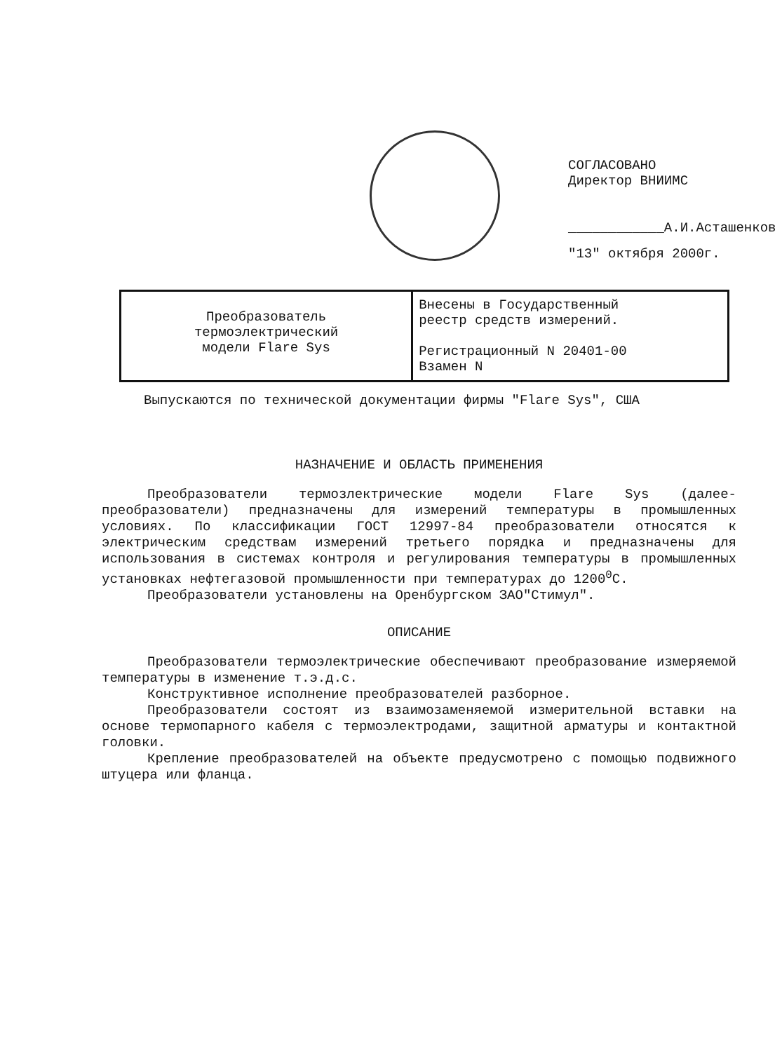СОГЛАСОВАНО
Директор ВНИИМС
____________А.И.Асташенков
"13" октября 2000г.
| Преобразователь термоэлектрический модели Flare Sys | Внесены в Государственный реестр средств измерений. Регистрационный N 20401-00 Взамен N |
Выпускаются по технической документации фирмы "Flare Sys", США
НАЗНАЧЕНИЕ И ОБЛАСТЬ ПРИМЕНЕНИЯ
Преобразователи термозлектрические модели Flare Sys (далее-преобразователи) предназначены для измерений температуры в промышленных условиях. По классификации ГОСТ 12997-84 преобразователи относятся к электрическим средствам измерений третьего порядка и предназначены для использования в системах контроля и регулирования температуры в промышленных установках нефтегазовой промышленности при температурах до 1200<sup>0</sup>С.
Преобразователи установлены на Оренбургском ЗАО"Стимул".
ОПИСАНИЕ
Преобразователи термоэлектрические обеспечивают преобразование измеряемой температуры в изменение т.э.д.с.
Конструктивное исполнение преобразователей разборное.
Преобразователи состоят из взаимозаменяемой измерительной вставки на основе термопарного кабеля с термоэлектродами, защитной арматуры и контактной головки.
Крепление преобразователей на объекте предусмотрено с помощью подвижного штуцера или фланца.